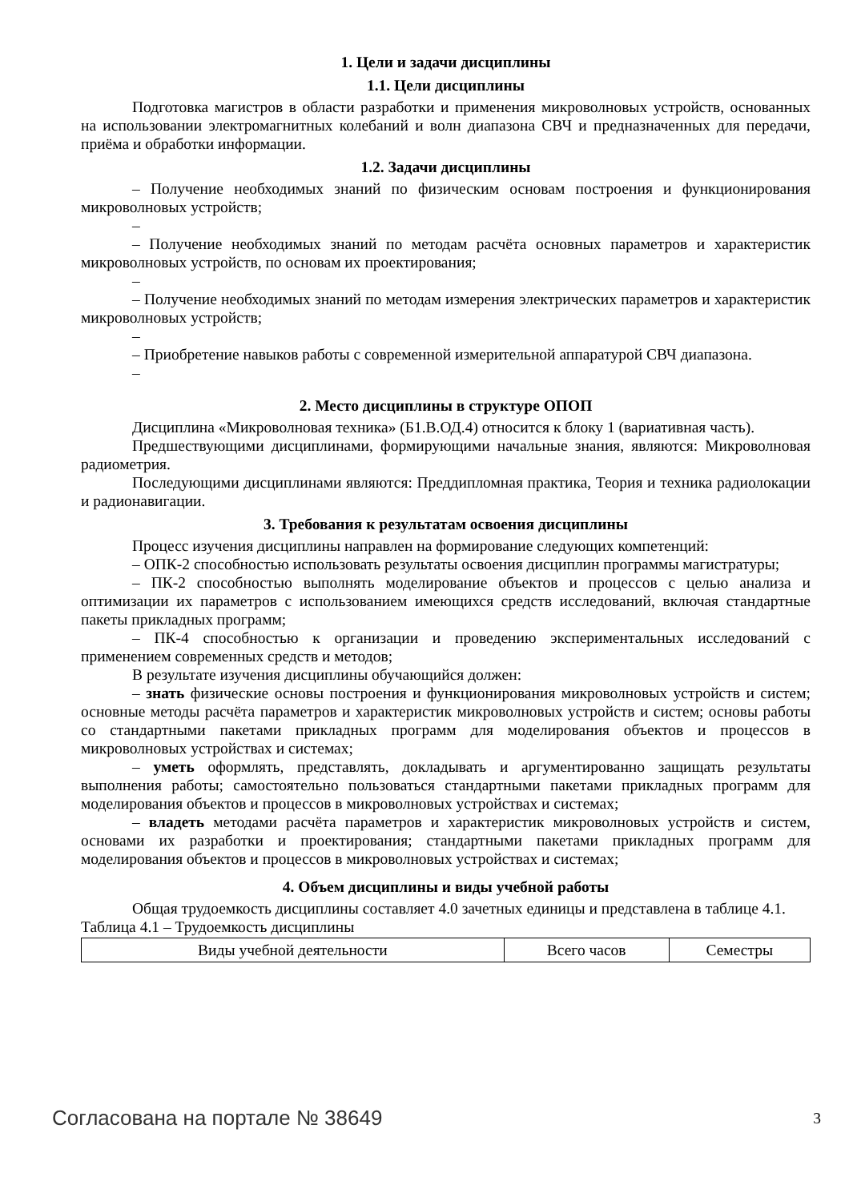1. Цели и задачи дисциплины
1.1. Цели дисциплины
Подготовка магистров в области разработки и применения микроволновых устройств, основанных на использовании электромагнитных колебаний и волн диапазона СВЧ и предназначенных для передачи, приёма и обработки информации.
1.2. Задачи дисциплины
– Получение необходимых знаний по физическим основам построения и функционирования микроволновых устройств;
–
– Получение необходимых знаний по методам расчёта основных параметров и характеристик микроволновых устройств, по основам их проектирования;
–
– Получение необходимых знаний по методам измерения электрических параметров и характеристик микроволновых устройств;
–
– Приобретение навыков работы с современной измерительной аппаратурой СВЧ диапазона.
–
2. Место дисциплины в структуре ОПОП
Дисциплина «Микроволновая техника» (Б1.В.ОД.4) относится к блоку 1 (вариативная часть).
Предшествующими дисциплинами, формирующими начальные знания, являются: Микроволновая радиометрия.
Последующими дисциплинами являются: Преддипломная практика, Теория и техника радиолокации и радионавигации.
3. Требования к результатам освоения дисциплины
Процесс изучения дисциплины направлен на формирование следующих компетенций:
– ОПК-2 способностью использовать результаты освоения дисциплин программы магистратуры;
– ПК-2 способностью выполнять моделирование объектов и процессов с целью анализа и оптимизации их параметров с использованием имеющихся средств исследований, включая стандартные пакеты прикладных программ;
– ПК-4 способностью к организации и проведению экспериментальных исследований с применением современных средств и методов;
В результате изучения дисциплины обучающийся должен:
– знать физические основы построения и функционирования микроволновых устройств и систем; основные методы расчёта параметров и характеристик микроволновых устройств и систем; основы работы со стандартными пакетами прикладных программ для моделирования объектов и процессов в микроволновых устройствах и системах;
– уметь оформлять, представлять, докладывать и аргументированно защищать результаты выполнения работы; самостоятельно пользоваться стандартными пакетами прикладных программ для моделирования объектов и процессов в микроволновых устройствах и системах;
– владеть методами расчёта параметров и характеристик микроволновых устройств и систем, основами их разработки и проектирования; стандартными пакетами прикладных программ для моделирования объектов и процессов в микроволновых устройствах и системах;
4. Объем дисциплины и виды учебной работы
Общая трудоемкость дисциплины составляет 4.0 зачетных единицы и представлена в таблице 4.1.
Таблица 4.1 – Трудоемкость дисциплины
| Виды учебной деятельности | Всего часов | Семестры |
Согласована на портале № 38649 3